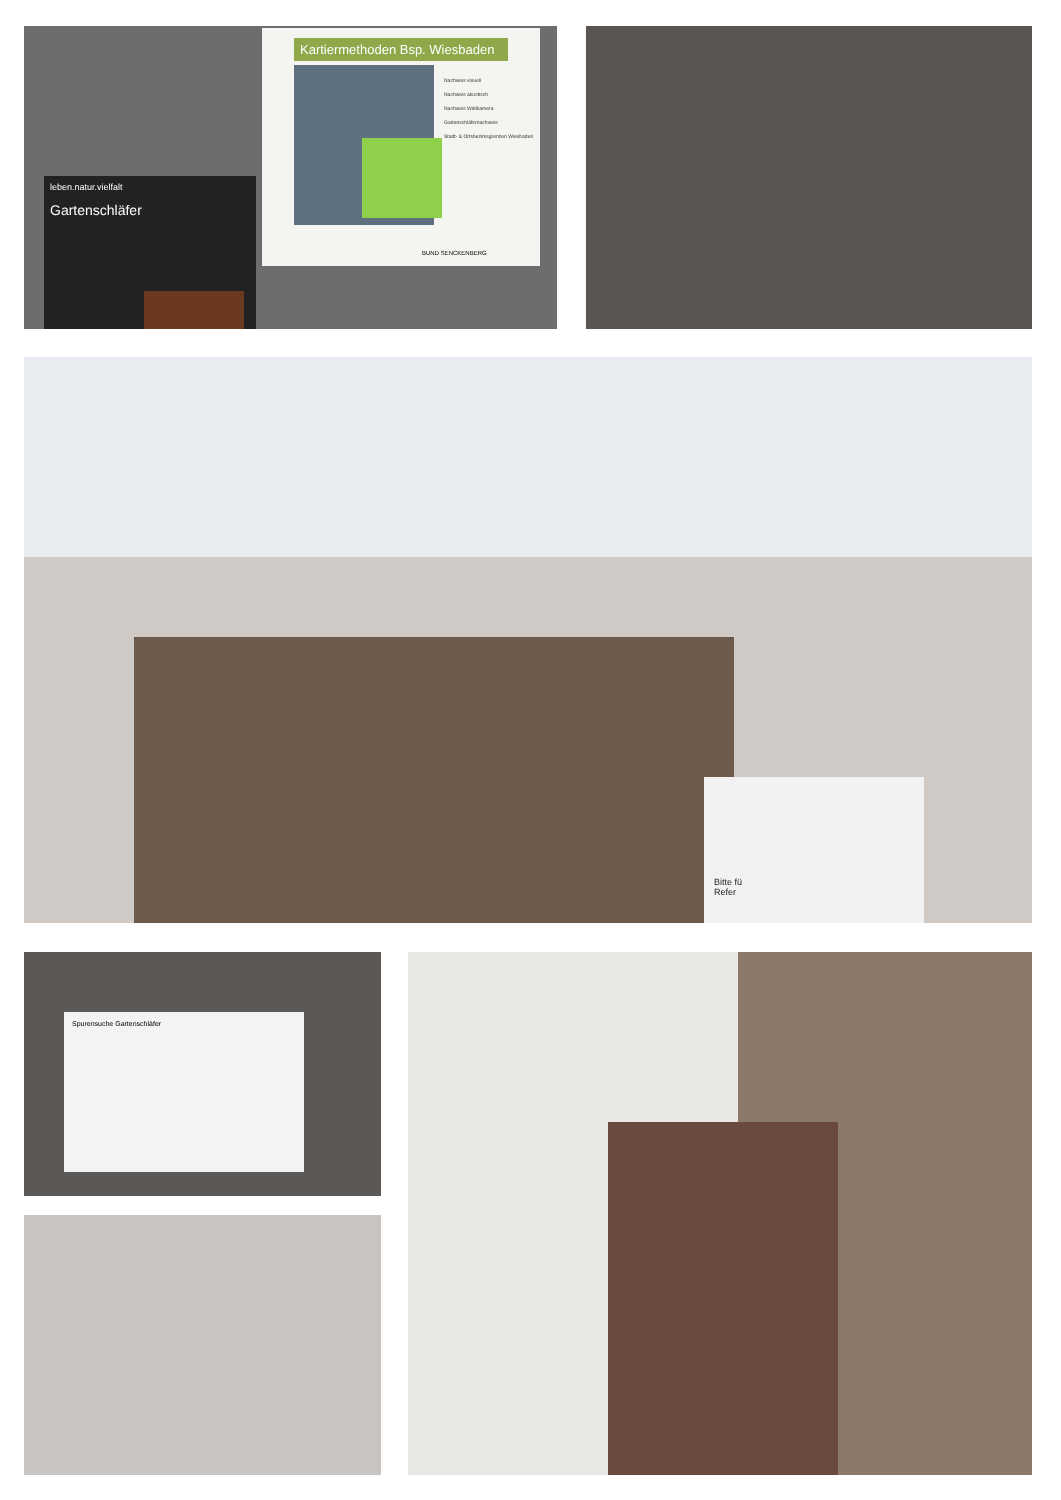Kartiermethoden Bsp. Wiesbaden
Nachweis visuell
Nachweis akustisch
Nachweis Wildkamera
Gartenschläfernachweis
Stadt- & Ortsbezirksgrenzen Wiesbaden
BUND SENCKENBERG
leben.natur.vielfalt
Gartenschläfer
Bitte fü
Refer
Spurensuche Gartenschläfer